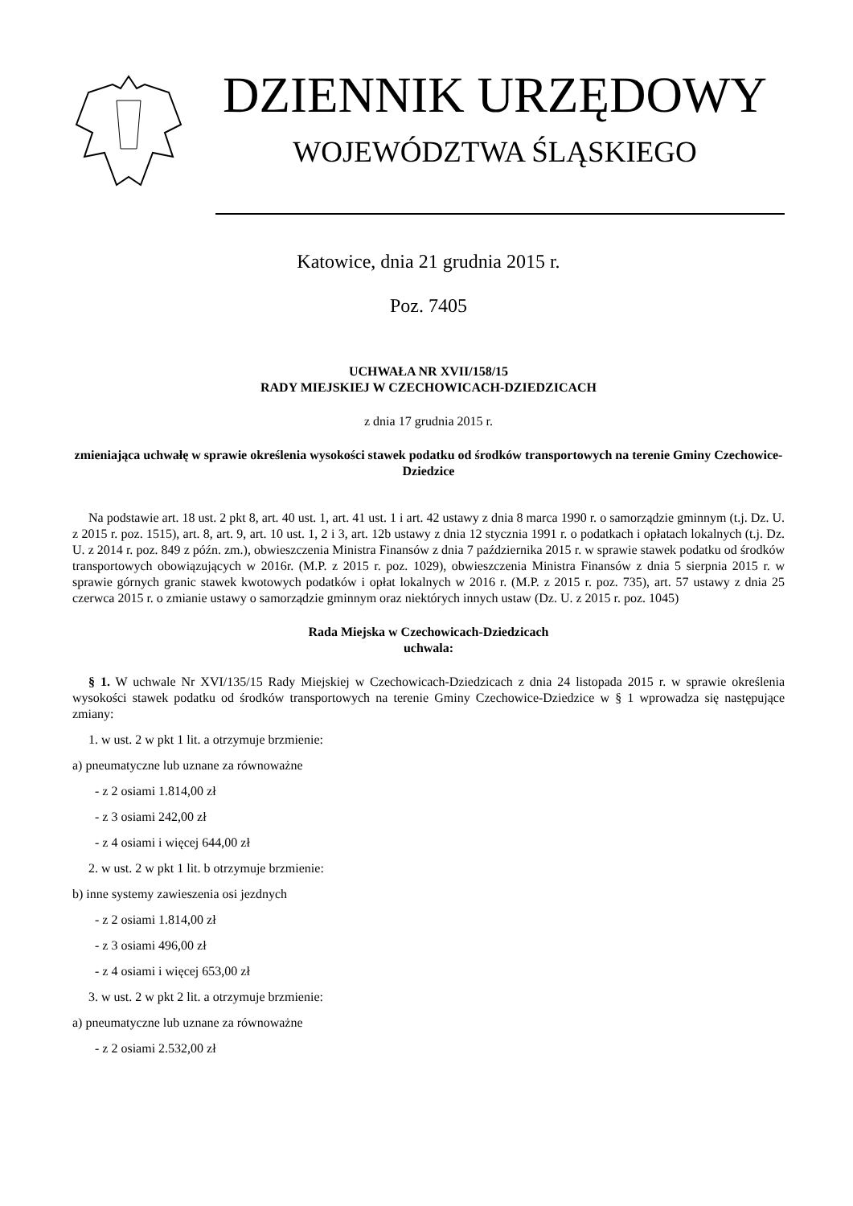DZIENNIK URZĘDOWY
WOJEWÓDZTWA ŚLĄSKIEGO
Katowice, dnia 21 grudnia 2015 r.
Poz. 7405
UCHWAŁA NR XVII/158/15
RADY MIEJSKIEJ W CZECHOWICACH-DZIEDZICACH
z dnia 17 grudnia 2015 r.
zmieniająca uchwałę w sprawie określenia wysokości stawek podatku od środków transportowych na terenie Gminy Czechowice-Dziedzice
Na podstawie art. 18 ust. 2 pkt 8, art. 40 ust. 1, art. 41 ust. 1 i art. 42 ustawy z dnia 8 marca 1990 r. o samorządzie gminnym (t.j. Dz. U. z 2015 r. poz. 1515), art. 8, art. 9, art. 10 ust. 1, 2 i 3, art. 12b ustawy z dnia 12 stycznia 1991 r. o podatkach i opłatach lokalnych (t.j. Dz. U. z 2014 r. poz. 849 z późn. zm.), obwieszczenia Ministra Finansów z dnia 7 października 2015 r. w sprawie stawek podatku od środków transportowych obowiązujących w 2016r. (M.P. z 2015 r. poz. 1029), obwieszczenia Ministra Finansów z dnia 5 sierpnia 2015 r. w sprawie górnych granic stawek kwotowych podatków i opłat lokalnych w 2016 r. (M.P. z 2015 r. poz. 735), art. 57 ustawy z dnia 25 czerwca 2015 r. o zmianie ustawy o samorządzie gminnym oraz niektórych innych ustaw (Dz. U. z 2015 r. poz. 1045)
Rada Miejska w Czechowicach-Dziedzicach
uchwala:
§ 1. W uchwale Nr XVI/135/15 Rady Miejskiej w Czechowicach-Dziedzicach z dnia 24 listopada 2015 r. w sprawie określenia wysokości stawek podatku od środków transportowych na terenie Gminy Czechowice-Dziedzice w § 1 wprowadza się następujące zmiany:
1. w ust. 2 w pkt 1 lit. a otrzymuje brzmienie:
a) pneumatyczne lub uznane za równoważne
- z 2 osiami 1.814,00 zł
- z 3 osiami 242,00 zł
- z 4 osiami i więcej 644,00 zł
2. w ust. 2 w pkt 1 lit. b otrzymuje brzmienie:
b) inne systemy zawieszenia osi jezdnych
- z 2 osiami 1.814,00 zł
- z 3 osiami 496,00 zł
- z 4 osiami i więcej 653,00 zł
3. w ust. 2 w pkt 2 lit. a otrzymuje brzmienie:
a) pneumatyczne lub uznane za równoważne
- z 2 osiami 2.532,00 zł